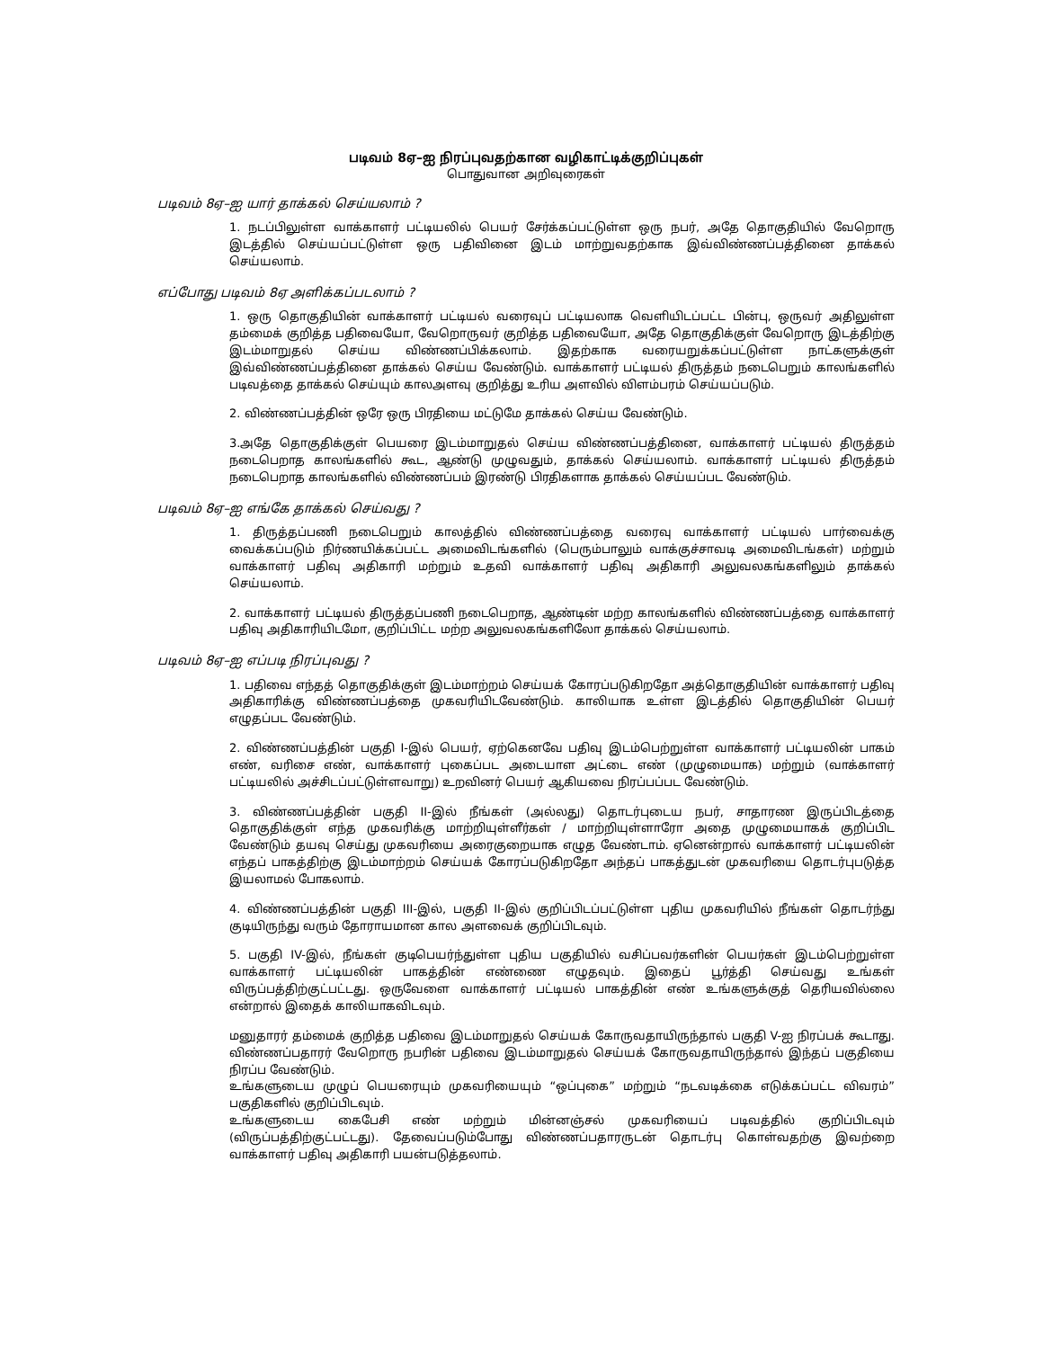படிவம் 8ஏ–ஐ நிரப்புவதற்கான வழிகாட்டிக்குறிப்புகள்
பொதுவான அறிவுரைகள்
படிவம் 8ஏ–ஐ யார் தாக்கல் செய்யலாம் ?
1. நடப்பிலுள்ள வாக்காளர் பட்டியலில் பெயர் சேர்க்கப்பட்டுள்ள ஒரு நபர், அதே தொகுதியில் வேறொரு இடத்தில் செய்யப்பட்டுள்ள ஒரு பதிவினை இடம் மாற்றுவதற்காக இவ்விண்ணப்பத்தினை தாக்கல் செய்யலாம்.
எப்போது படிவம் 8ஏ அளிக்கப்படலாம் ?
1. ஒரு தொகுதியின் வாக்காளர் பட்டியல் வரைவுப் பட்டியலாக வெளியிடப்பட்ட பின்பு, ஒருவர் அதிலுள்ள தம்மைக் குறித்த பதிவையோ, வேறொருவர் குறித்த பதிவையோ, அதே தொகுதிக்குள் வேறொரு இடத்திற்கு இடம்மாறுதல் செய்ய விண்ணப்பிக்கலாம். இதற்காக வரையறுக்கப்பட்டுள்ள நாட்களுக்குள் இவ்விண்ணப்பத்தினை தாக்கல் செய்ய வேண்டும். வாக்காளர் பட்டியல் திருத்தம் நடைபெறும் காலங்களில் படிவத்தை தாக்கல் செய்யும் காலஅளவு குறித்து உரிய அளவில் விளம்பரம் செய்யப்படும்.
2. விண்ணப்பத்தின் ஒரே ஒரு பிரதியை மட்டுமே தாக்கல் செய்ய வேண்டும்.
3.அதே தொகுதிக்குள் பெயரை இடம்மாறுதல் செய்ய விண்ணப்பத்தினை, வாக்காளர் பட்டியல் திருத்தம் நடைபெறாத காலங்களில் கூட, ஆண்டு முழுவதும், தாக்கல் செய்யலாம். வாக்காளர் பட்டியல் திருத்தம் நடைபெறாத காலங்களில் விண்ணப்பம் இரண்டு பிரதிகளாக தாக்கல் செய்யப்பட வேண்டும்.
படிவம் 8ஏ–ஐ எங்கே தாக்கல் செய்வது ?
1. திருத்தப்பணி நடைபெறும் காலத்தில் விண்ணப்பத்தை வரைவு வாக்காளர் பட்டியல் பார்வைக்கு வைக்கப்படும் நிர்ணயிக்கப்பட்ட அமைவிடங்களில் (பெரும்பாலும் வாக்குச்சாவடி அமைவிடங்கள்) மற்றும் வாக்காளர் பதிவு அதிகாரி மற்றும் உதவி வாக்காளர் பதிவு அதிகாரி அலுவலகங்களிலும் தாக்கல் செய்யலாம்.
2. வாக்காளர் பட்டியல் திருத்தப்பணி நடைபெறாத, ஆண்டின் மற்ற காலங்களில் விண்ணப்பத்தை வாக்காளர் பதிவு அதிகாரியிடமோ, குறிப்பிட்ட மற்ற அலுவலகங்களிலோ தாக்கல் செய்யலாம்.
படிவம் 8ஏ–ஐ எப்படி நிரப்புவது ?
1. பதிவை எந்தத் தொகுதிக்குள் இடம்மாற்றம் செய்யக் கோரப்படுகிறதோ அத்தொகுதியின் வாக்காளர் பதிவு அதிகாரிக்கு விண்ணப்பத்தை முகவரியிடவேண்டும். காலியாக உள்ள இடத்தில் தொகுதியின் பெயர் எழுதப்பட வேண்டும்.
2. விண்ணப்பத்தின் பகுதி I-இல் பெயர், ஏற்கெனவே பதிவு இடம்பெற்றுள்ள வாக்காளர் பட்டியலின் பாகம் எண், வரிசை எண், வாக்காளர் புகைப்பட அடையாள அட்டை எண் (முழுமையாக) மற்றும் (வாக்காளர் பட்டியலில் அச்சிடப்பட்டுள்ளவாறு) உறவினர் பெயர் ஆகியவை நிரப்பப்பட வேண்டும்.
3. விண்ணப்பத்தின் பகுதி II-இல் நீங்கள் (அல்லது) தொடர்புடைய நபர், சாதாரண இருப்பிடத்தை தொகுதிக்குள் எந்த முகவரிக்கு மாற்றியுள்ளீர்கள் / மாற்றியுள்ளாரோ அதை முழுமையாகக் குறிப்பிட வேண்டும் தயவு செய்து முகவரியை அரைகுறையாக எழுத வேண்டாம். ஏனென்றால் வாக்காளர் பட்டியலின் எந்தப் பாகத்திற்கு இடம்மாற்றம் செய்யக் கோரப்படுகிறதோ அந்தப் பாகத்துடன் முகவரியை தொடர்புபடுத்த இயலாமல் போகலாம்.
4. விண்ணப்பத்தின் பகுதி III-இல், பகுதி II-இல் குறிப்பிடப்பட்டுள்ள புதிய முகவரியில் நீங்கள் தொடர்ந்து குடியிருந்து வரும் தோராயமான கால அளவைக் குறிப்பிடவும்.
5. பகுதி IV-இல், நீங்கள் குடிபெயர்ந்துள்ள புதிய பகுதியில் வசிப்பவர்களின் பெயர்கள் இடம்பெற்றுள்ள வாக்காளர் பட்டியலின் பாகத்தின் எண்ணை எழுதவும். இதைப் பூர்த்தி செய்வது உங்கள் விருப்பத்திற்குட்பட்டது. ஒருவேளை வாக்காளர் பட்டியல் பாகத்தின் எண் உங்களுக்குத் தெரியவில்லை என்றால் இதைக் காலியாகவிடவும்.
மனுதாரர் தம்மைக் குறித்த பதிவை இடம்மாறுதல் செய்யக் கோருவதாயிருந்தால் பகுதி V-ஐ நிரப்பக் கூடாது. விண்ணப்பதாரர் வேறொரு நபரின் பதிவை இடம்மாறுதல் செய்யக் கோருவதாயிருந்தால் இந்தப் பகுதியை நிரப்ப வேண்டும்.
உங்களுடைய முழுப் பெயரையும் முகவரியையும் “ஒப்புகை” மற்றும் “நடவடிக்கை எடுக்கப்பட்ட விவரம்” பகுதிகளில் குறிப்பிடவும்.
உங்களுடைய கைபேசி எண் மற்றும் மின்னஞ்சல் முகவரியைப் படிவத்தில் குறிப்பிடவும் (விருப்பத்திற்குட்பட்டது). தேவைப்படும்போது விண்ணப்பதாரருடன் தொடர்பு கொள்வதற்கு இவற்றை வாக்காளர் பதிவு அதிகாரி பயன்படுத்தலாம்.